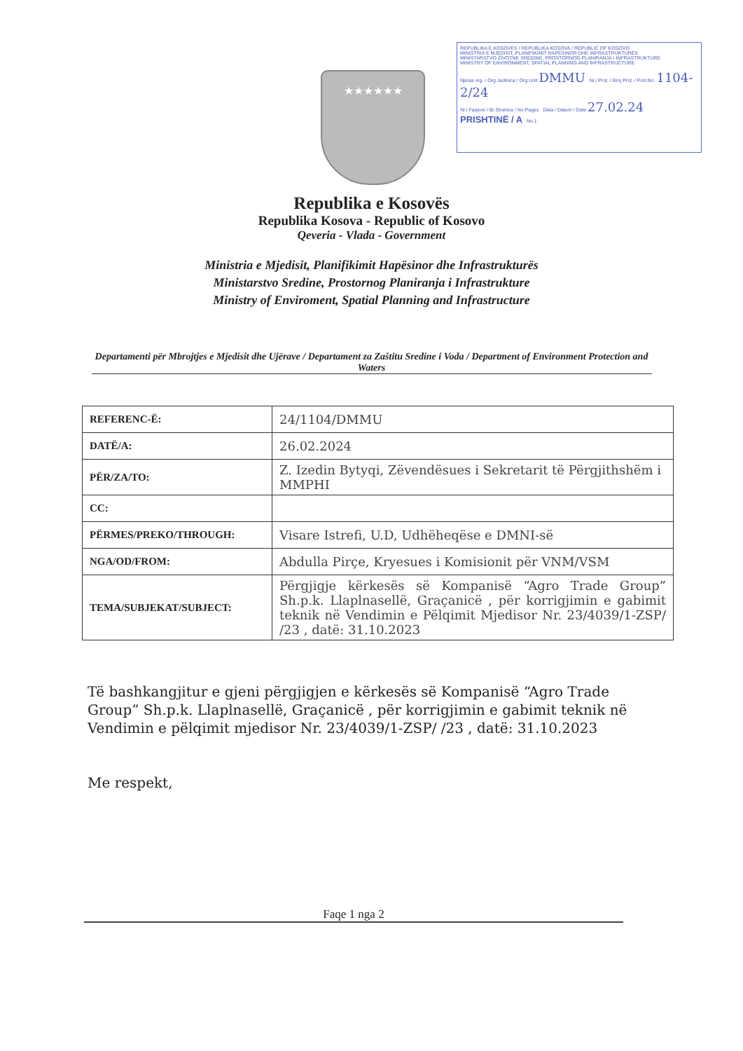REPUBLIKA E KOSOVËS / REPUBLIKA KOSOVA / REPUBLIC OF KOSOVO
MINISTRIA E MJEDISIT, PLANIFIKIMIT HAPËSINOR DHE INFRASTRUKTURËS
MINISTARSTVO ŽIVOTNE SREDINE, PROSTORNOG PLANIRANJA I INFRASTRUKTURE
MINISTRY OF ENVIRONMENT, SPATIAL PLANNING AND INFRASTRUCTURE
Njësia org. / Org.Jedinica / Org.Unit DMMU Nr.i Prot. / Broj Prot. / Prot.No. 1104-2/24
Nr.i Faqeve / Br.Stranica / No.Pages Data / Datum / Date 27.02.24
PRISHTINË / A No.1
★★★★★★
Republika e Kosovës
Republika Kosova - Republic of Kosovo
Qeveria - Vlada - Government
Ministria e Mjedisit, Planifikimit Hapësinor dhe Infrastrukturës
Ministarstvo Sredine, Prostornog Planiranja i Infrastrukture
Ministry of Enviroment, Spatial Planning and Infrastructure
Departamenti për Mbrojtjes e Mjedisit dhe Ujërave / Departament za Zaštitu Sredine i Voda / Department of Environment Protection and Waters
| REFERENC-Ë: | 24/1104/DMMU |
| DATË/A: | 26.02.2024 |
| PËR/ZA/TO: | Z. Izedin Bytyqi, Zëvendësues i Sekretarit të Përgjithshëm i MMPHI |
| CC: | |
| PËRMES/PREKO/THROUGH: | Visare Istrefi, U.D, Udhëheqëse e DMNI-së |
| NGA/OD/FROM: | Abdulla Pirçe, Kryesues i Komisionit për VNM/VSM |
| TEMA/SUBJEKAT/SUBJECT: | Përgjigje kërkesës së Kompanisë “Agro Trade Group” Sh.p.k. Llaplnasellë, Graçanicë , për korrigjimin e gabimit teknik në Vendimin e Pëlqimit Mjedisor Nr. 23/4039/1-ZSP/ /23 , datë: 31.10.2023 |
Të bashkangjitur e gjeni përgjigjen e kërkesës së Kompanisë “Agro Trade Group” Sh.p.k. Llaplnasellë, Graçanicë , për korrigjimin e gabimit teknik në Vendimin e pëlqimit mjedisor Nr. 23/4039/1-ZSP/ /23 , datë: 31.10.2023
Me respekt,
Faqe 1 nga 2